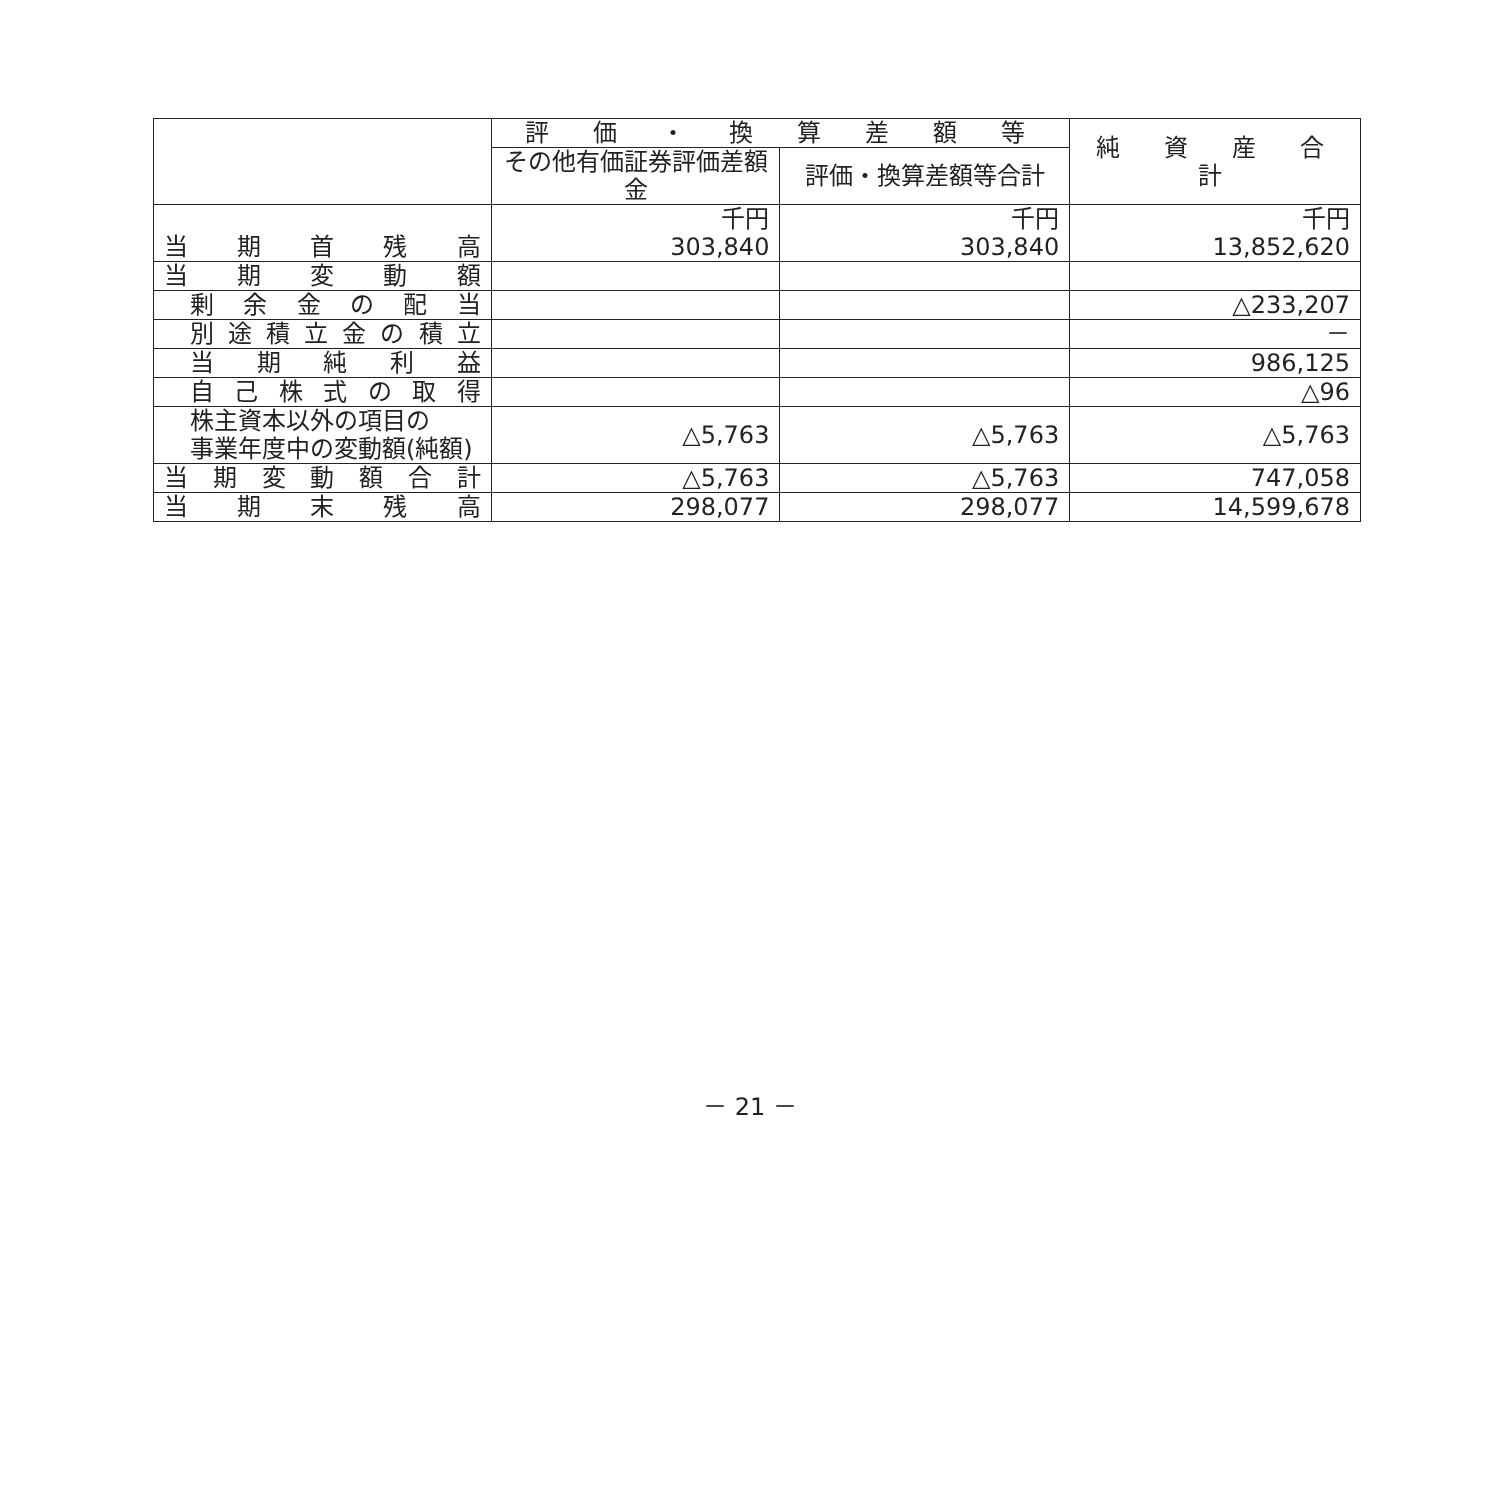| | 評 価 ・ 換 算 差 額 等 | | 純 資 産 合 計 |
| --- | --- | --- | --- |
| | その他有価証券評価差額金 | 評価・換算差額等合計 | |
| 当 期 首 残 高 | 千円 303,840 | 千円 303,840 | 千円 13,852,620 |
| 当 期 変 動 額 | | | |
| 剰 余 金 の 配 当 | | | △233,207 |
| 別 途 積 立 金 の 積 立 | | | － |
| 当 期 純 利 益 | | | 986,125 |
| 自 己 株 式 の 取 得 | | | △96 |
| 株主資本以外の項目の 事業年度中の変動額(純額) | △5,763 | △5,763 | △5,763 |
| 当 期 変 動 額 合 計 | △5,763 | △5,763 | 747,058 |
| 当 期 末 残 高 | 298,077 | 298,077 | 14,599,678 |
－ 21 －